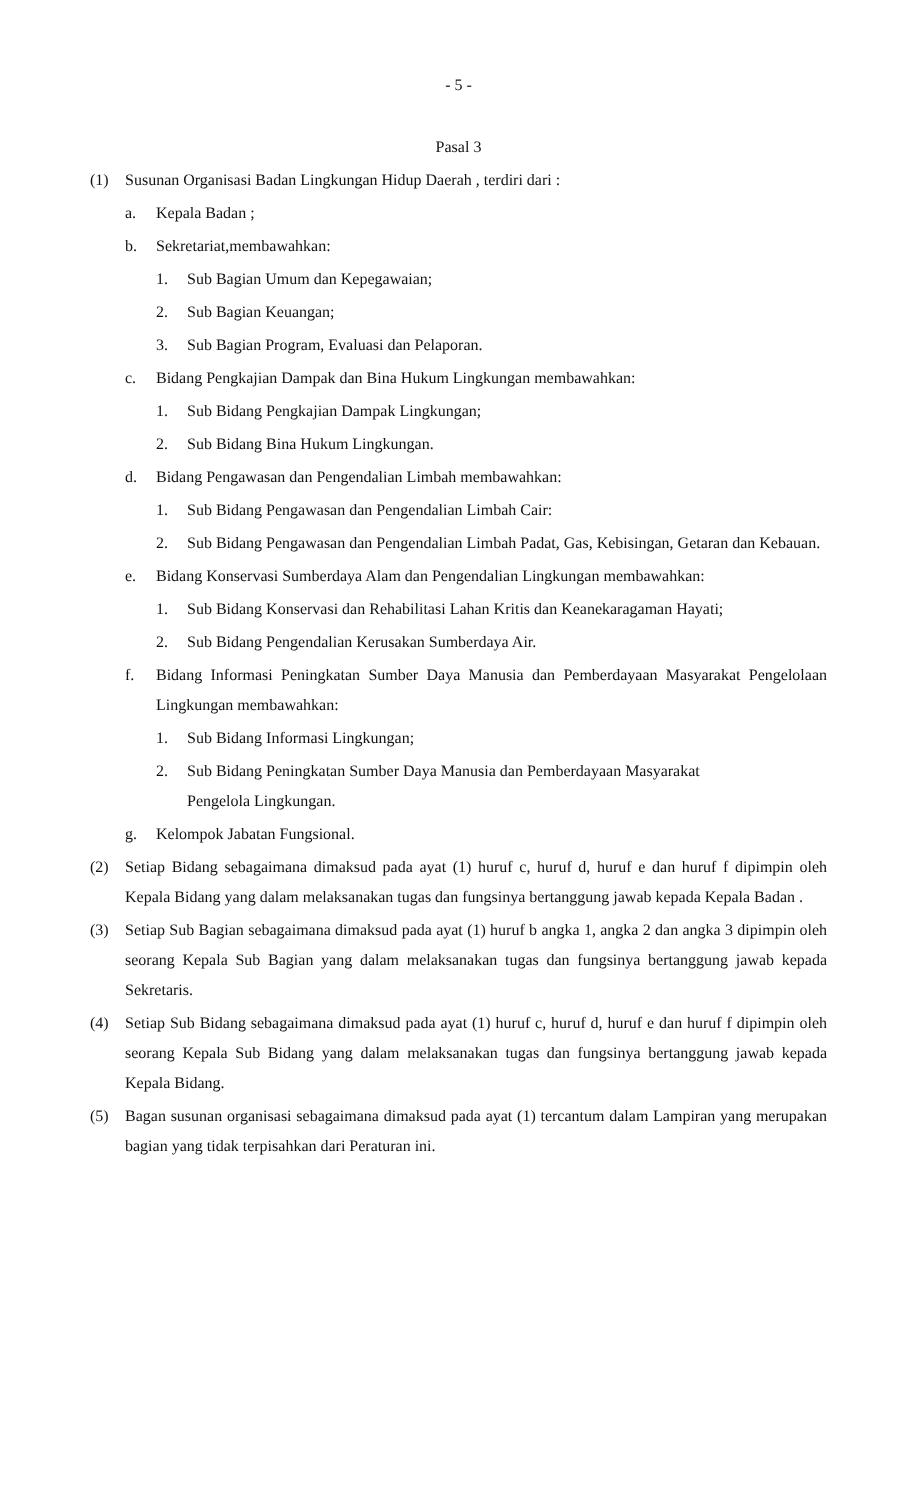- 5 -
Pasal 3
(1) Susunan Organisasi Badan Lingkungan Hidup Daerah , terdiri dari :
a. Kepala Badan ;
b. Sekretariat,membawahkan:
1. Sub Bagian Umum dan Kepegawaian;
2. Sub Bagian Keuangan;
3. Sub Bagian Program, Evaluasi dan Pelaporan.
c. Bidang Pengkajian Dampak dan Bina Hukum Lingkungan membawahkan:
1. Sub Bidang Pengkajian Dampak Lingkungan;
2. Sub Bidang Bina Hukum Lingkungan.
d. Bidang Pengawasan dan Pengendalian Limbah membawahkan:
1. Sub Bidang Pengawasan dan Pengendalian Limbah Cair:
2. Sub Bidang Pengawasan dan Pengendalian Limbah Padat, Gas, Kebisingan, Getaran dan Kebauan.
e. Bidang Konservasi Sumberdaya Alam dan Pengendalian Lingkungan membawahkan:
1. Sub Bidang Konservasi dan Rehabilitasi Lahan Kritis dan Keanekaragaman Hayati;
2. Sub Bidang Pengendalian Kerusakan Sumberdaya Air.
f. Bidang Informasi Peningkatan Sumber Daya Manusia dan Pemberdayaan Masyarakat Pengelolaan Lingkungan membawahkan:
1. Sub Bidang Informasi Lingkungan;
2. Sub Bidang Peningkatan Sumber Daya Manusia dan Pemberdayaan Masyarakat
Pengelola Lingkungan.
g. Kelompok Jabatan Fungsional.
(2) Setiap Bidang sebagaimana dimaksud pada ayat (1) huruf c, huruf d, huruf e dan huruf f dipimpin oleh Kepala Bidang yang dalam melaksanakan tugas dan fungsinya bertanggung jawab kepada Kepala Badan .
(3) Setiap Sub Bagian sebagaimana dimaksud pada ayat (1) huruf b angka 1, angka 2 dan angka 3 dipimpin oleh seorang Kepala Sub Bagian yang dalam melaksanakan tugas dan fungsinya bertanggung jawab kepada Sekretaris.
(4) Setiap Sub Bidang sebagaimana dimaksud pada ayat (1) huruf c, huruf d, huruf e dan huruf f dipimpin oleh seorang Kepala Sub Bidang yang dalam melaksanakan tugas dan fungsinya bertanggung jawab kepada Kepala Bidang.
(5) Bagan susunan organisasi sebagaimana dimaksud pada ayat (1) tercantum dalam Lampiran yang merupakan bagian yang tidak terpisahkan dari Peraturan ini.